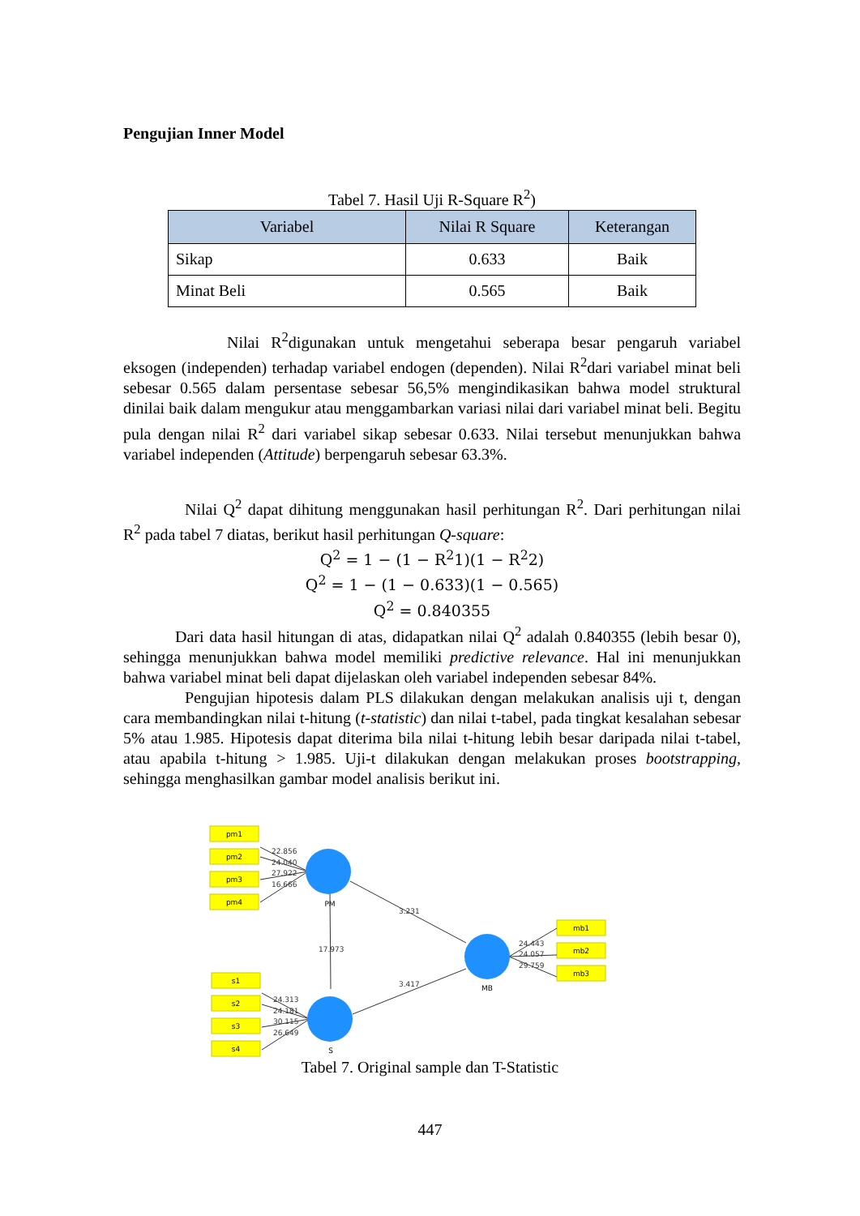Pengujian Inner Model
Tabel 7. Hasil Uji R-Square R<sup>2</sup>)
| Variabel | Nilai R Square | Keterangan |
| --- | --- | --- |
| Sikap | 0.633 | Baik |
| Minat Beli | 0.565 | Baik |
Nilai R<sup>2</sup>digunakan untuk mengetahui seberapa besar pengaruh variabel eksogen (independen) terhadap variabel endogen (dependen). Nilai R<sup>2</sup>dari variabel minat beli sebesar 0.565 dalam persentase sebesar 56,5% mengindikasikan bahwa model struktural dinilai baik dalam mengukur atau menggambarkan variasi nilai dari variabel minat beli. Begitu pula dengan nilai R<sup>2</sup> dari variabel sikap sebesar 0.633. Nilai tersebut menunjukkan bahwa variabel independen (Attitude) berpengaruh sebesar 63.3%.
Nilai Q<sup>2</sup> dapat dihitung menggunakan hasil perhitungan R<sup>2</sup>. Dari perhitungan nilai R<sup>2</sup> pada tabel 7 diatas, berikut hasil perhitungan Q-square:
Q<sup>2</sup> = 1 − (1 − R<sup>2</sup>1)(1 − R<sup>2</sup>2)
Q<sup>2</sup> = 1 − (1 − 0.633)(1 − 0.565)
Q<sup>2</sup> = 0.840355
Dari data hasil hitungan di atas, didapatkan nilai Q<sup>2</sup> adalah 0.840355 (lebih besar 0), sehingga menunjukkan bahwa model memiliki predictive relevance. Hal ini menunjukkan bahwa variabel minat beli dapat dijelaskan oleh variabel independen sebesar 84%.
Pengujian hipotesis dalam PLS dilakukan dengan melakukan analisis uji t, dengan cara membandingkan nilai t-hitung (t-statistic) dan nilai t-tabel, pada tingkat kesalahan sebesar 5% atau 1.985. Hipotesis dapat diterima bila nilai t-hitung lebih besar daripada nilai t-tabel, atau apabila t-hitung > 1.985. Uji-t dilakukan dengan melakukan proses bootstrapping, sehingga menghasilkan gambar model analisis berikut ini.
pm1
pm2
pm3
pm4
s1
s2
s3
s4
mb1
mb2
mb3
PM
S
MB
22.856
24.040
27.922
16.666
24.313
24.181
30.115
26.649
24.443
24.057
29.759
3.231
17.973
3.417
Tabel 7. Original sample dan T-Statistic
447